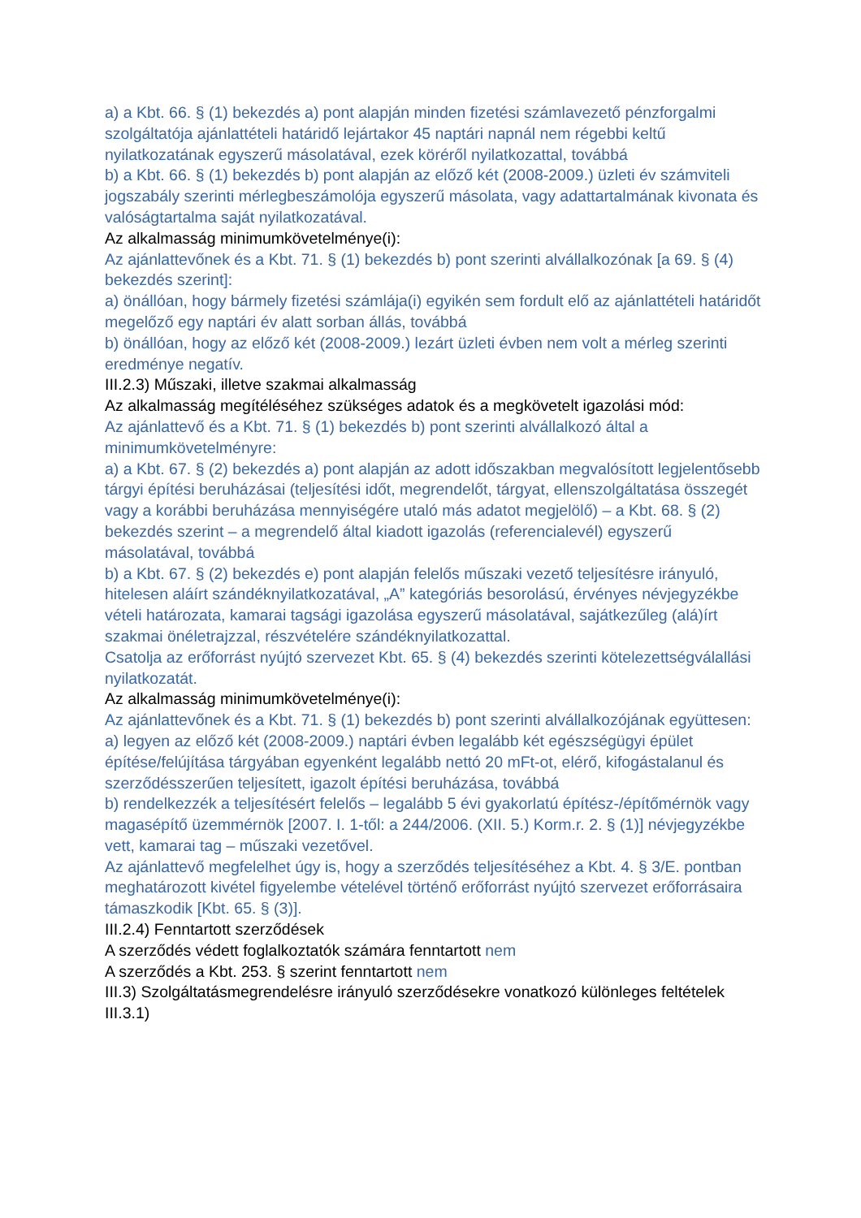a) a Kbt. 66. § (1) bekezdés a) pont alapján minden fizetési számlavezető pénzforgalmi szolgáltatója ajánlattételi határidő lejártakor 45 naptári napnál nem régebbi keltű nyilatkozatának egyszerű másolatával, ezek köréről nyilatkozattal, továbbá
b) a Kbt. 66. § (1) bekezdés b) pont alapján az előző két (2008-2009.) üzleti év számviteli jogszabály szerinti mérlegbeszámolója egyszerű másolata, vagy adattartalmának kivonata és valóságtartalma saját nyilatkozatával.
Az alkalmasság minimumkövetelménye(i):
Az ajánlattevőnek és a Kbt. 71. § (1) bekezdés b) pont szerinti alvállalkozónak [a 69. § (4) bekezdés szerint]:
a) önállóan, hogy bármely fizetési számlája(i) egyikén sem fordult elő az ajánlattételi határidőt megelőző egy naptári év alatt sorban állás, továbbá
b) önállóan, hogy az előző két (2008-2009.) lezárt üzleti évben nem volt a mérleg szerinti eredménye negatív.
III.2.3) Műszaki, illetve szakmai alkalmasság
Az alkalmasság megítéléséhez szükséges adatok és a megkövetelt igazolási mód:
Az ajánlattevő és a Kbt. 71. § (1) bekezdés b) pont szerinti alvállalkozó által a minimumkövetelményre:
a) a Kbt. 67. § (2) bekezdés a) pont alapján az adott időszakban megvalósított legjelentősebb tárgyi építési beruházásai (teljesítési időt, megrendelőt, tárgyat, ellenszolgáltatása összegét vagy a korábbi beruházása mennyiségére utaló más adatot megjelölő) – a Kbt. 68. § (2) bekezdés szerint – a megrendelő által kiadott igazolás (referencialevél) egyszerű másolatával, továbbá
b) a Kbt. 67. § (2) bekezdés e) pont alapján felelős műszaki vezető teljesítésre irányuló, hitelesen aláírt szándéknyilatkozatával, „A” kategóriás besorolású, érvényes névjegyzékbe vételi határozata, kamarai tagsági igazolása egyszerű másolatával, sajátkezűleg (alá)írt szakmai önéletrajzzal, részvételére szándéknyilatkozattal.
Csatolja az erőforrást nyújtó szervezet Kbt. 65. § (4) bekezdés szerinti kötelezettségválallási nyilatkozatát.
Az alkalmasság minimumkövetelménye(i):
Az ajánlattevőnek és a Kbt. 71. § (1) bekezdés b) pont szerinti alvállalkozójának együttesen:
a) legyen az előző két (2008-2009.) naptári évben legalább két egészségügyi épület építése/felújítása tárgyában egyenként legalább nettó 20 mFt-ot, elérő, kifogástalanul és szerződésszerűen teljesített, igazolt építési beruházása, továbbá
b) rendelkezzék a teljesítésért felelős – legalább 5 évi gyakorlatú építész-/építőmérnök vagy magasépítő üzemmérnök [2007. I. 1-től: a 244/2006. (XII. 5.) Korm.r. 2. § (1)] névjegyzékbe vett, kamarai tag – műszaki vezetővel.
Az ajánlattevő megfelelhet úgy is, hogy a szerződés teljesítéséhez a Kbt. 4. § 3/E. pontban meghatározott kivétel figyelembe vételével történő erőforrást nyújtó szervezet erőforrásaira támaszkodik [Kbt. 65. § (3)].
III.2.4) Fenntartott szerződések
A szerződés védett foglalkoztatók számára fenntartott nem
A szerződés a Kbt. 253. § szerint fenntartott nem
III.3) Szolgáltatásmegrendelésre irányuló szerződésekre vonatkozó különleges feltételek
III.3.1)